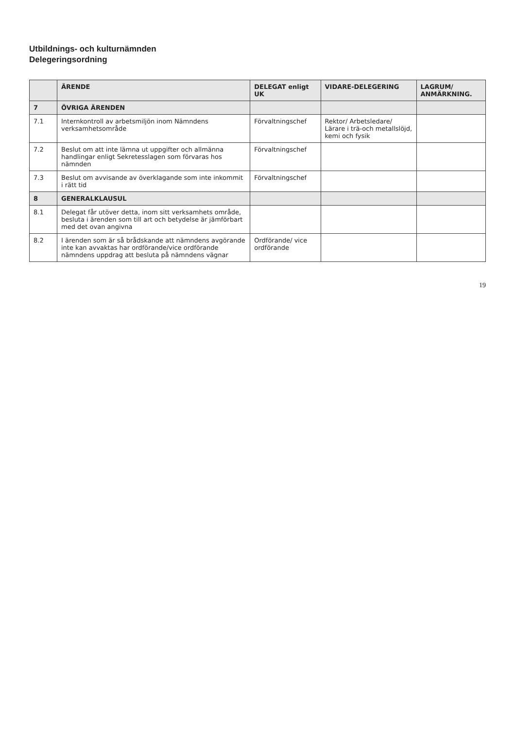Utbildnings- och kulturnämnden
Delegeringsordning
| | ÄRENDE | DELEGAT enligt UK | VIDARE-DELEGERING | LAGRUM/ ANMÄRKNING. |
| --- | --- | --- | --- | --- |
| 7 | ÖVRIGA ÄRENDEN | | | |
| 7.1 | Internkontroll av arbetsmiljön inom Nämndens verksamhetsområde | Förvaltningschef | Rektor/ Arbetsledare/ Lärare i trä-och metallslöjd, kemi och fysik | |
| 7.2 | Beslut om att inte lämna ut uppgifter och allmänna handlingar enligt Sekretesslagen som förvaras hos nämnden | Förvaltningschef | | |
| 7.3 | Beslut om avvisande av överklagande som inte inkommit i rätt tid | Förvaltningschef | | |
| 8 | GENERALKLAUSUL | | | |
| 8.1 | Delegat får utöver detta, inom sitt verksamhets område, besluta i ärenden som till art och betydelse är jämförbart med det ovan angivna | | | |
| 8.2 | I ärenden som är så brådskande att nämndens avgörande inte kan avvaktas har ordförande/vice ordförande nämndens uppdrag att besluta på nämndens vägnar | Ordförande/ vice ordförande | | |
19